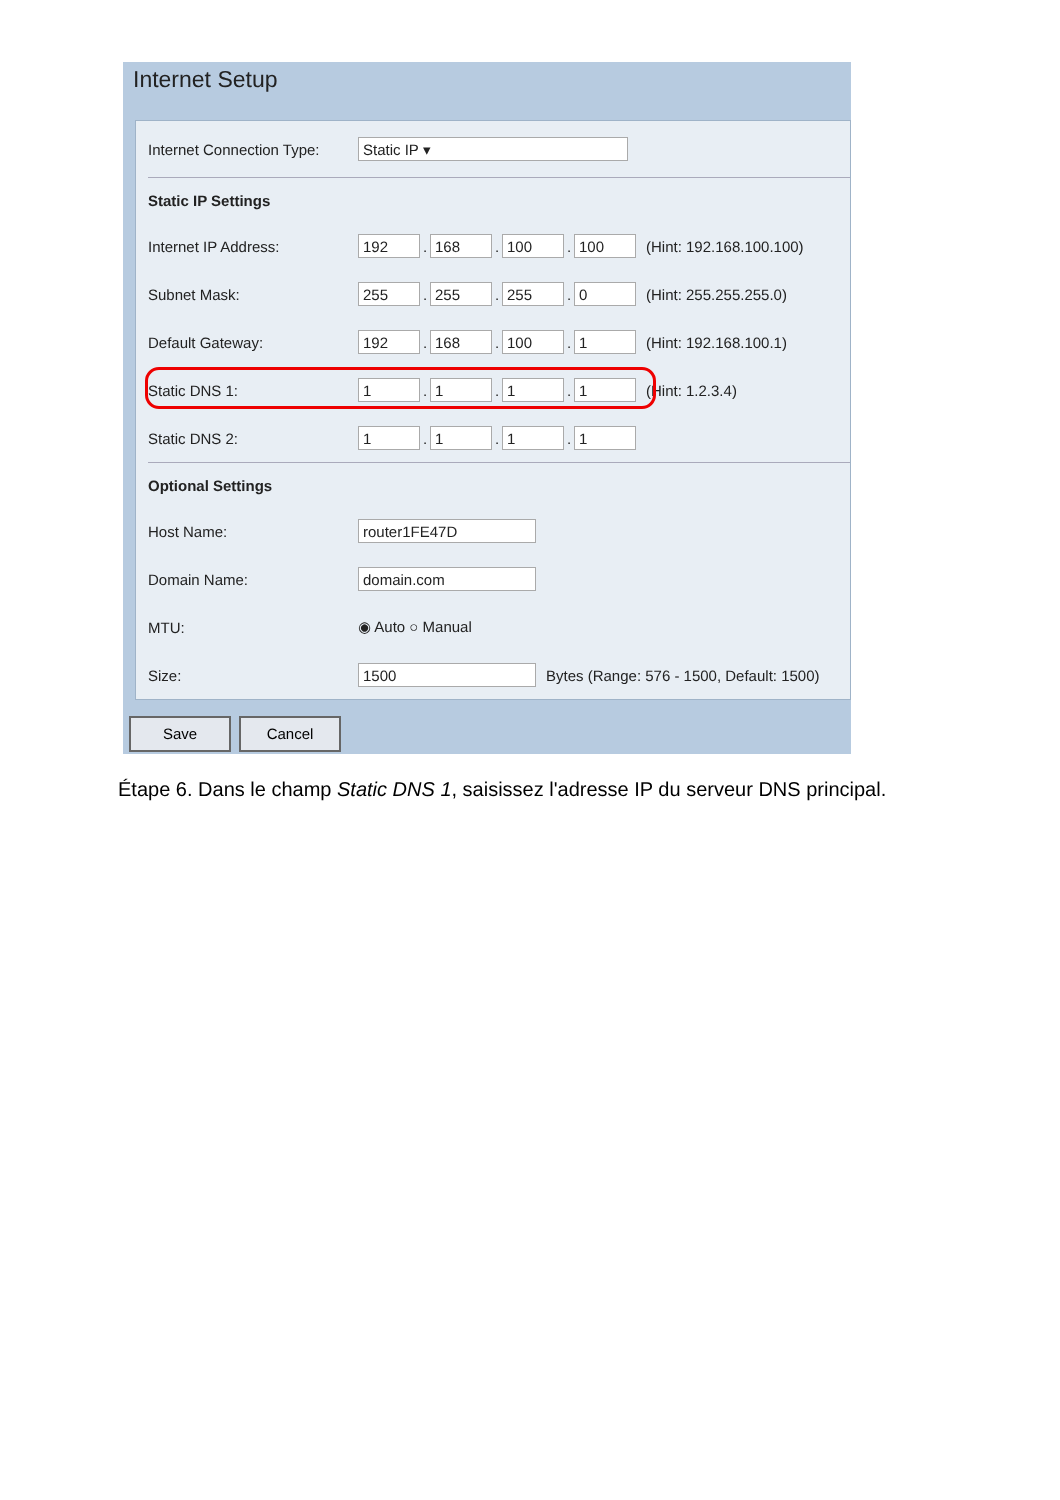Internet Setup
Internet Connection Type:
Static IP ▾
Static IP Settings
Internet IP Address:
192
.
168
.
100
.
100
(Hint: 192.168.100.100)
Subnet Mask:
255
.
255
.
255
.
0
(Hint: 255.255.255.0)
Default Gateway:
192
.
168
.
100
.
1
(Hint: 192.168.100.1)
Static DNS 1:
1
.
1
.
1
.
1
(Hint: 1.2.3.4)
Static DNS 2:
1
.
1
.
1
.
1
Optional Settings
Host Name:
router1FE47D
Domain Name:
domain.com
MTU: ◉ Auto ○ Manual
Size:
1500
Bytes (Range: 576 - 1500, Default: 1500)
Save Cancel
Étape 6. Dans le champ Static DNS 1, saisissez l'adresse IP du serveur DNS principal.